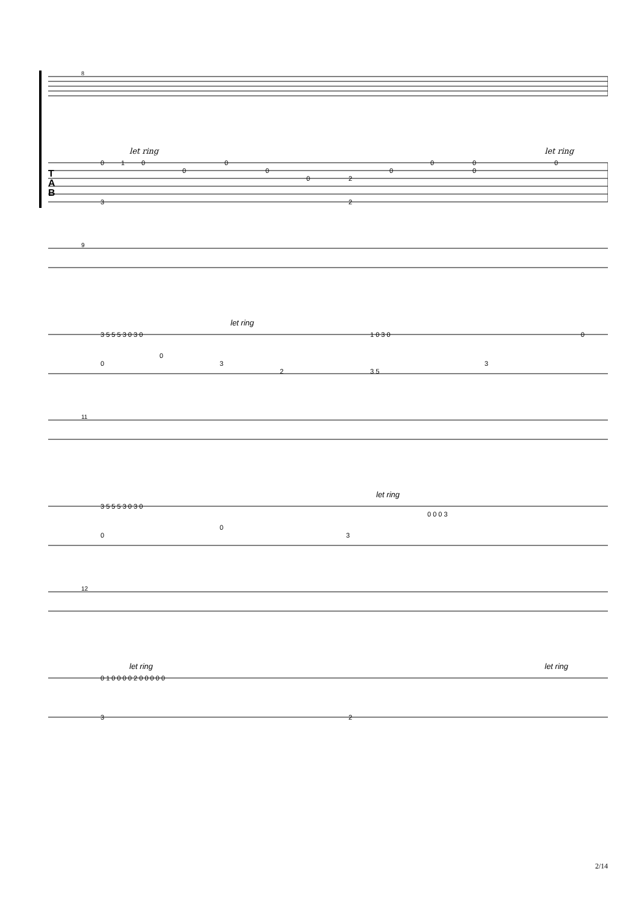8
let ring
let ring
T
A
B
0
1
0
0
0
0
0
2
0
0
0
0
0
3
2
9
let ring
3 5 5 5 3 0 3 0
1 0 3 0
0
0
0
3
2
3 5
3
11
let ring
3 5 5 5 3 0 3 0
0 0 0 3
0
0
3
12
let ring
let ring
0 1 0 0 0 0 2 0 0 0 0 0
3
2
2/14